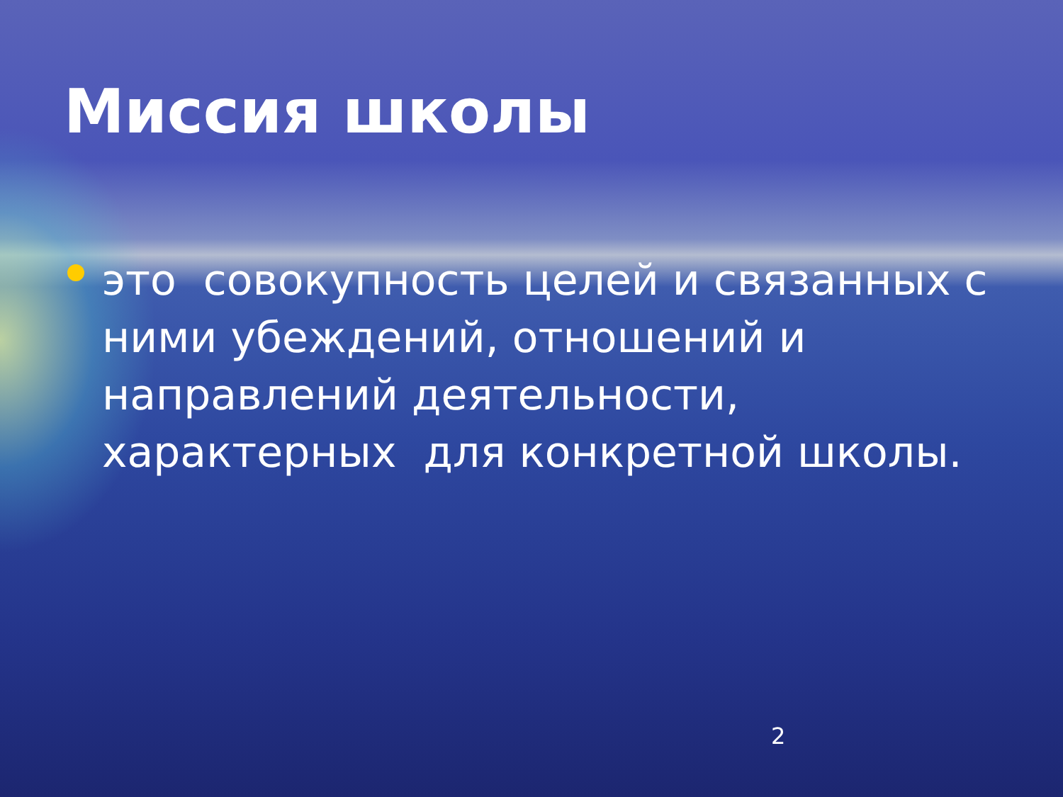Миссия школы
это совокупность целей и связанных с ними убеждений, отношений и направлений деятельности, характерных для конкретной школы.
2